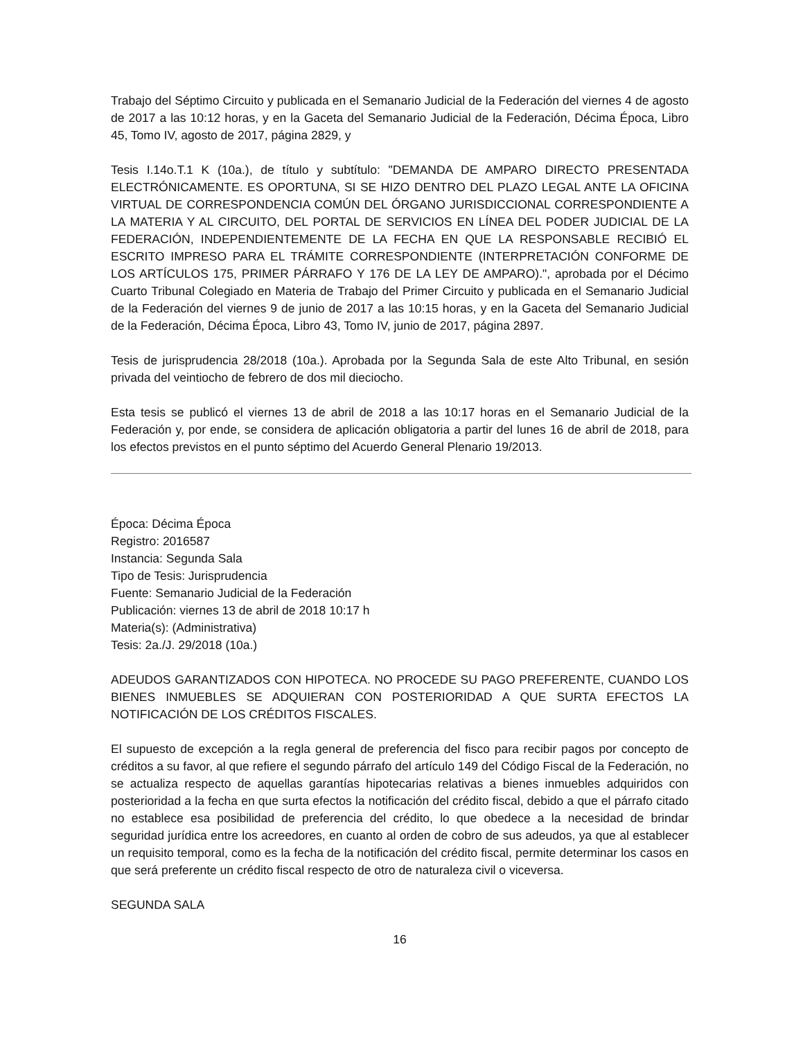Trabajo del Séptimo Circuito y publicada en el Semanario Judicial de la Federación del viernes 4 de agosto de 2017 a las 10:12 horas, y en la Gaceta del Semanario Judicial de la Federación, Décima Época, Libro 45, Tomo IV, agosto de 2017, página 2829, y
Tesis I.14o.T.1 K (10a.), de título y subtítulo: "DEMANDA DE AMPARO DIRECTO PRESENTADA ELECTRÓNICAMENTE. ES OPORTUNA, SI SE HIZO DENTRO DEL PLAZO LEGAL ANTE LA OFICINA VIRTUAL DE CORRESPONDENCIA COMÚN DEL ÓRGANO JURISDICCIONAL CORRESPONDIENTE A LA MATERIA Y AL CIRCUITO, DEL PORTAL DE SERVICIOS EN LÍNEA DEL PODER JUDICIAL DE LA FEDERACIÓN, INDEPENDIENTEMENTE DE LA FECHA EN QUE LA RESPONSABLE RECIBIÓ EL ESCRITO IMPRESO PARA EL TRÁMITE CORRESPONDIENTE (INTERPRETACIÓN CONFORME DE LOS ARTÍCULOS 175, PRIMER PÁRRAFO Y 176 DE LA LEY DE AMPARO).", aprobada por el Décimo Cuarto Tribunal Colegiado en Materia de Trabajo del Primer Circuito y publicada en el Semanario Judicial de la Federación del viernes 9 de junio de 2017 a las 10:15 horas, y en la Gaceta del Semanario Judicial de la Federación, Décima Época, Libro 43, Tomo IV, junio de 2017, página 2897.
Tesis de jurisprudencia 28/2018 (10a.). Aprobada por la Segunda Sala de este Alto Tribunal, en sesión privada del veintiocho de febrero de dos mil dieciocho.
Esta tesis se publicó el viernes 13 de abril de 2018 a las 10:17 horas en el Semanario Judicial de la Federación y, por ende, se considera de aplicación obligatoria a partir del lunes 16 de abril de 2018, para los efectos previstos en el punto séptimo del Acuerdo General Plenario 19/2013.
Época: Décima Época
Registro: 2016587
Instancia: Segunda Sala
Tipo de Tesis: Jurisprudencia
Fuente: Semanario Judicial de la Federación
Publicación: viernes 13 de abril de 2018 10:17 h
Materia(s): (Administrativa)
Tesis: 2a./J. 29/2018 (10a.)
ADEUDOS GARANTIZADOS CON HIPOTECA. NO PROCEDE SU PAGO PREFERENTE, CUANDO LOS BIENES INMUEBLES SE ADQUIERAN CON POSTERIORIDAD A QUE SURTA EFECTOS LA NOTIFICACIÓN DE LOS CRÉDITOS FISCALES.
El supuesto de excepción a la regla general de preferencia del fisco para recibir pagos por concepto de créditos a su favor, al que refiere el segundo párrafo del artículo 149 del Código Fiscal de la Federación, no se actualiza respecto de aquellas garantías hipotecarias relativas a bienes inmuebles adquiridos con posterioridad a la fecha en que surta efectos la notificación del crédito fiscal, debido a que el párrafo citado no establece esa posibilidad de preferencia del crédito, lo que obedece a la necesidad de brindar seguridad jurídica entre los acreedores, en cuanto al orden de cobro de sus adeudos, ya que al establecer un requisito temporal, como es la fecha de la notificación del crédito fiscal, permite determinar los casos en que será preferente un crédito fiscal respecto de otro de naturaleza civil o viceversa.
SEGUNDA SALA
16